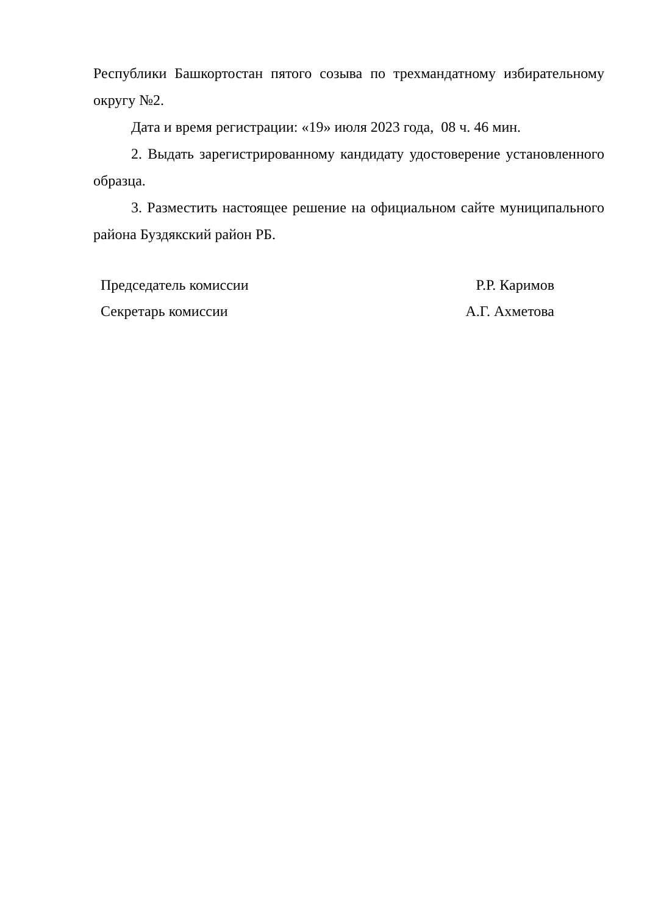Республики Башкортостан пятого созыва по трехмандатному избирательному округу №2.
Дата и время регистрации: «19» июля 2023 года, 08 ч. 46 мин.
2. Выдать зарегистрированному кандидату удостоверение установленного образца.
3. Разместить настоящее решение на официальном сайте муниципального района Буздякский район РБ.
| Председатель комиссии | Р.Р. Каримов |
| Секретарь комиссии | А.Г. Ахметова |